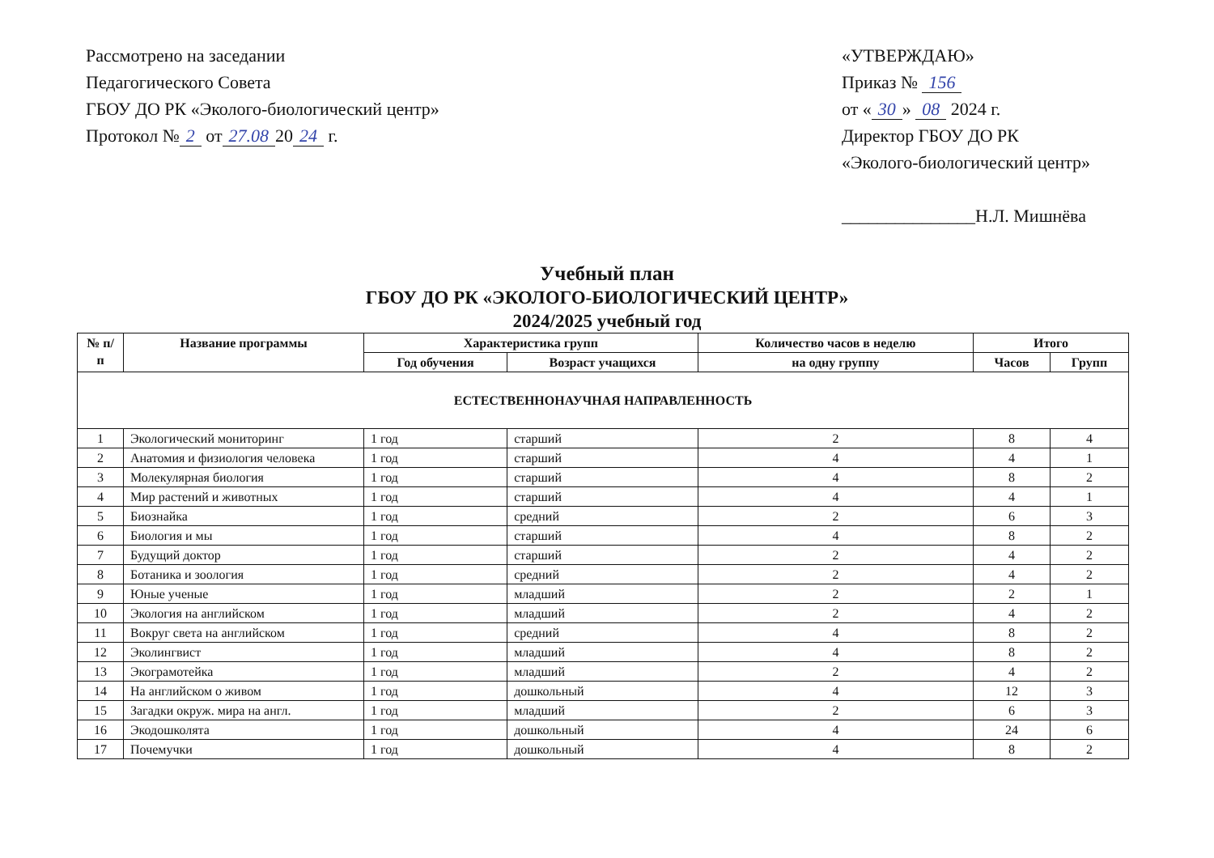Рассмотрено на заседании
Педагогического Совета
ГБОУ ДО РК «Эколого-биологический центр»
Протокол № 2 от 27.08 20 24 г.
«УТВЕРЖДАЮ»
Приказ № 156
от « 30 » 08 2024 г.
Директор ГБОУ ДО РК
«Эколого-биологический центр»
_______________Н.Л. Мишнёва
Учебный план
ГБОУ ДО РК «ЭКОЛОГО-БИОЛОГИЧЕСКИЙ ЦЕНТР»
2024/2025 учебный год
| № п/п | Название программы | Характеристика групп | | Количество часов в неделю | Итого | |
| --- | --- | --- | --- | --- | --- | --- |
| | | Год обучения | Возраст учащихся | на одну группу | Часов | Групп |
| ЕСТЕСТВЕННОНАУЧНАЯ НАПРАВЛЕННОСТЬ | | | | | | |
| 1 | Экологический мониторинг | 1 год | старший | 2 | 8 | 4 |
| 2 | Анатомия и физиология человека | 1 год | старший | 4 | 4 | 1 |
| 3 | Молекулярная биология | 1 год | старший | 4 | 8 | 2 |
| 4 | Мир растений и животных | 1 год | старший | 4 | 4 | 1 |
| 5 | Биознайка | 1 год | средний | 2 | 6 | 3 |
| 6 | Биология и мы | 1 год | старший | 4 | 8 | 2 |
| 7 | Будущий доктор | 1 год | старший | 2 | 4 | 2 |
| 8 | Ботаника и зоология | 1 год | средний | 2 | 4 | 2 |
| 9 | Юные ученые | 1 год | младший | 2 | 2 | 1 |
| 10 | Экология на английском | 1 год | младший | 2 | 4 | 2 |
| 11 | Вокруг света на английском | 1 год | средний | 4 | 8 | 2 |
| 12 | Эколингвист | 1 год | младший | 4 | 8 | 2 |
| 13 | Экограмотейка | 1 год | младший | 2 | 4 | 2 |
| 14 | На английском о живом | 1 год | дошкольный | 4 | 12 | 3 |
| 15 | Загадки окруж. мира на англ. | 1 год | младший | 2 | 6 | 3 |
| 16 | Экодошколята | 1 год | дошкольный | 4 | 24 | 6 |
| 17 | Почемучки | 1 год | дошкольный | 4 | 8 | 2 |